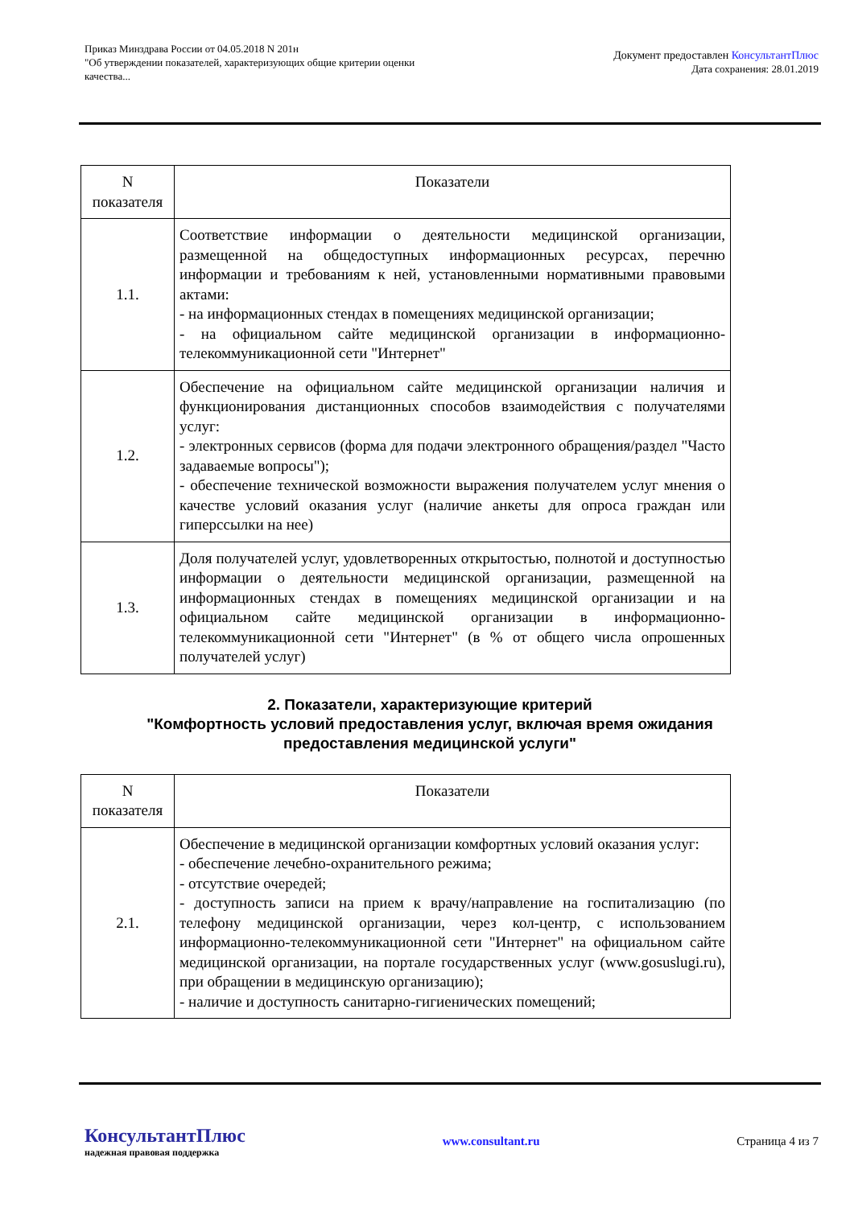Приказ Минздрава России от 04.05.2018 N 201н
"Об утверждении показателей, характеризующих общие критерии оценки
качества...
Документ предоставлен КонсультантПлюс
Дата сохранения: 28.01.2019
| N показателя | Показатели |
| --- | --- |
| 1.1. | Соответствие информации о деятельности медицинской организации, размещенной на общедоступных информационных ресурсах, перечню информации и требованиям к ней, установленными нормативными правовыми актами: - на информационных стендах в помещениях медицинской организации; - на официальном сайте медицинской организации в информационно-телекоммуникационной сети "Интернет" |
| 1.2. | Обеспечение на официальном сайте медицинской организации наличия и функционирования дистанционных способов взаимодействия с получателями услуг: - электронных сервисов (форма для подачи электронного обращения/раздел "Часто задаваемые вопросы"); - обеспечение технической возможности выражения получателем услуг мнения о качестве условий оказания услуг (наличие анкеты для опроса граждан или гиперссылки на нее) |
| 1.3. | Доля получателей услуг, удовлетворенных открытостью, полнотой и доступностью информации о деятельности медицинской организации, размещенной на информационных стендах в помещениях медицинской организации и на официальном сайте медицинской организации в информационно-телекоммуникационной сети "Интернет" (в % от общего числа опрошенных получателей услуг) |
2. Показатели, характеризующие критерий
"Комфортность условий предоставления услуг, включая время ожидания предоставления медицинской услуги"
| N показателя | Показатели |
| --- | --- |
| 2.1. | Обеспечение в медицинской организации комфортных условий оказания услуг: - обеспечение лечебно-охранительного режима; - отсутствие очередей; - доступность записи на прием к врачу/направление на госпитализацию (по телефону медицинской организации, через кол-центр, с использованием информационно-телекоммуникационной сети "Интернет" на официальном сайте медицинской организации, на портале государственных услуг (www.gosuslugi.ru), при обращении в медицинскую организацию); - наличие и доступность санитарно-гигиенических помещений; |
КонсультантПлюс
надежная правовая поддержка
www.consultant.ru Страница 4 из 7